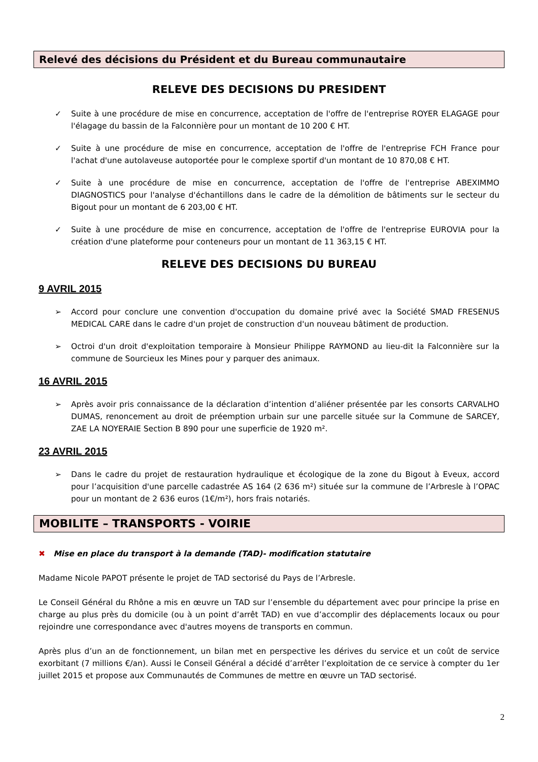Relevé des décisions du Président et du Bureau communautaire
RELEVE DES DECISIONS DU PRESIDENT
✓ Suite à une procédure de mise en concurrence, acceptation de l'offre de l'entreprise ROYER ELAGAGE pour l'élagage du bassin de la Falconnière pour un montant de 10 200 € HT.
✓ Suite à une procédure de mise en concurrence, acceptation de l'offre de l'entreprise FCH France pour l'achat d'une autolaveuse autoportée pour le complexe sportif d'un montant de 10 870,08 € HT.
✓ Suite à une procédure de mise en concurrence, acceptation de l'offre de l'entreprise ABEXIMMO DIAGNOSTICS pour l'analyse d'échantillons dans le cadre de la démolition de bâtiments sur le secteur du Bigout pour un montant de 6 203,00 € HT.
✓ Suite à une procédure de mise en concurrence, acceptation de l'offre de l'entreprise EUROVIA pour la création d'une plateforme pour conteneurs pour un montant de 11 363,15 € HT.
RELEVE DES DECISIONS DU BUREAU
9 AVRIL 2015
➢ Accord pour conclure une convention d'occupation du domaine privé avec la Société SMAD FRESENUS MEDICAL CARE dans le cadre d'un projet de construction d'un nouveau bâtiment de production.
➢ Octroi d'un droit d'exploitation temporaire à Monsieur Philippe RAYMOND au lieu-dit la Falconnière sur la commune de Sourcieux les Mines pour y parquer des animaux.
16 AVRIL 2015
➢ Après avoir pris connaissance de la déclaration d’intention d’aliéner présentée par les consorts CARVALHO DUMAS, renoncement au droit de préemption urbain sur une parcelle située sur la Commune de SARCEY, ZAE LA NOYERAIE Section B 890 pour une superficie de 1920 m².
23 AVRIL 2015
➢ Dans le cadre du projet de restauration hydraulique et écologique de la zone du Bigout à Eveux, accord pour l’acquisition d'une parcelle cadastrée AS 164 (2 636 m²) située sur la commune de l’Arbresle à l’OPAC pour un montant de 2 636 euros (1€/m²), hors frais notariés.
MOBILITE – TRANSPORTS - VOIRIE
✖ Mise en place du transport à la demande (TAD)- modification statutaire
Madame Nicole PAPOT présente le projet de TAD sectorisé du Pays de l’Arbresle.
Le Conseil Général du Rhône a mis en œuvre un TAD sur l’ensemble du département avec pour principe la prise en charge au plus près du domicile (ou à un point d’arrêt TAD) en vue d’accomplir des déplacements locaux ou pour rejoindre une correspondance avec d'autres moyens de transports en commun.
Après plus d’un an de fonctionnement, un bilan met en perspective les dérives du service et un coût de service exorbitant (7 millions €/an). Aussi le Conseil Général a décidé d’arrêter l’exploitation de ce service à compter du 1er juillet 2015 et propose aux Communautés de Communes de mettre en œuvre un TAD sectorisé.
2